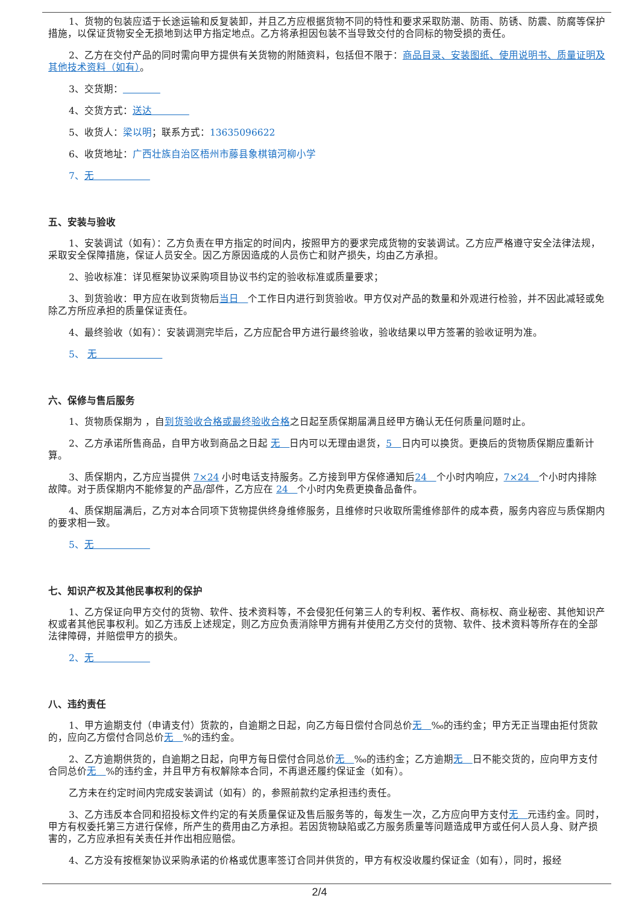1、货物的包装应适于长途运输和反复装卸，并且乙方应根据货物不同的特性和要求采取防潮、防雨、防锈、防震、防腐等保护措施，以保证货物安全无损地到达甲方指定地点。乙方将承担因包装不当导致交付的合同标的物受损的责任。
2、乙方在交付产品的同时需向甲方提供有关货物的附随资料，包括但不限于：商品目录、安装图纸、使用说明书、质量证明及其他技术资料（如有）。
3、交货期：    
4、交货方式：送达    
5、收货人：梁以明；联系方式：13635096622
6、收货地址：广西壮族自治区梧州市藤县象棋镇河柳小学
7、无      
五、安装与验收
1、安装调试（如有）：乙方负责在甲方指定的时间内，按照甲方的要求完成货物的安装调试。乙方应严格遵守安全法律法规，采取安全保障措施，保证人员安全。因乙方原因造成的人员伤亡和财产损失，均由乙方承担。
2、验收标准：详见框架协议采购项目协议书约定的验收标准或质量要求；
3、到货验收：甲方应在收到货物后当日 个工作日内进行到货验收。甲方仅对产品的数量和外观进行检验，并不因此减轻或免除乙方所应承担的质量保证责任。
4、最终验收（如有）：安装调测完毕后，乙方应配合甲方进行最终验收，验收结果以甲方签署的验收证明为准。
5、 无       
六、保修与售后服务
1、货物质保期为 ，自到货验收合格或最终验收合格之日起至质保期届满且经甲方确认无任何质量问题时止。
2、乙方承诺所售商品，自甲方收到商品之日起 无 日内可以无理由退货，5 日内可以换货。更换后的货物质保期应重新计算。
3、质保期内，乙方应当提供 7×24 小时电话支持服务。乙方接到甲方保修通知后24 个小时内响应，7×24 个小时内排除故障。对于质保期内不能修复的产品/部件，乙方应在 24 个小时内免费更换备品备件。
4、质保期届满后，乙方对本合同项下货物提供终身维修服务，且维修时只收取所需维修部件的成本费，服务内容应与质保期内的要求相一致。
5、无      
七、知识产权及其他民事权利的保护
1、乙方保证向甲方交付的货物、软件、技术资料等，不会侵犯任何第三人的专利权、著作权、商标权、商业秘密、其他知识产权或者其他民事权利。如乙方违反上述规定，则乙方应负责消除甲方拥有并使用乙方交付的货物、软件、技术资料等所存在的全部法律障碍，并赔偿甲方的损失。
2、无      
八、违约责任
1、甲方逾期支付（申请支付）货款的，自逾期之日起，向乙方每日偿付合同总价无 ‰的违约金；甲方无正当理由拒付货款的，应向乙方偿付合同总价无 %的违约金。
2、乙方逾期供货的，自逾期之日起，向甲方每日偿付合同总价无 ‰的违约金；乙方逾期无 日不能交货的，应向甲方支付合同总价无 %的违约金，并且甲方有权解除本合同，不再退还履约保证金（如有）。
乙方未在约定时间内完成安装调试（如有）的，参照前款约定承担违约责任。
3、乙方违反本合同和招投标文件约定的有关质量保证及售后服务等的，每发生一次，乙方应向甲方支付无 元违约金。同时，甲方有权委托第三方进行保修，所产生的费用由乙方承担。若因货物缺陷或乙方服务质量等问题造成甲方或任何人员人身、财产损害的，乙方应承担有关责任并作出相应赔偿。
4、乙方没有按框架协议采购承诺的价格或优惠率签订合同并供货的，甲方有权没收履约保证金（如有），同时，报经
2/4